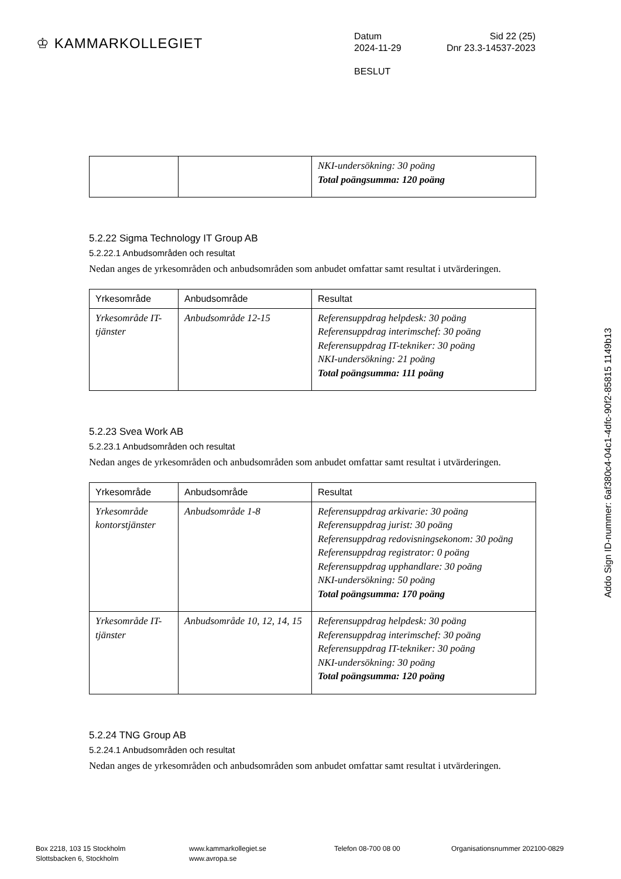♔ KAMMARKOLLEGIET
Datum Sid 22 (25)
2024-11-29 Dnr 23.3-14537-2023
BESLUT
| | | NKI-undersökning: 30 poäng Total poängsumma: 120 poäng |
5.2.22 Sigma Technology IT Group AB
5.2.22.1 Anbudsområden och resultat
Nedan anges de yrkesområden och anbudsområden som anbudet omfattar samt resultat i utvärderingen.
| Yrkesområde | Anbudsområde | Resultat |
| --- | --- | --- |
| Yrkesområde IT-tjänster | Anbudsområde 12-15 | Referensuppdrag helpdesk: 30 poäng Referensuppdrag interimschef: 30 poäng Referensuppdrag IT-tekniker: 30 poäng NKI-undersökning: 21 poäng Total poängsumma: 111 poäng |
5.2.23 Svea Work AB
5.2.23.1 Anbudsområden och resultat
Nedan anges de yrkesområden och anbudsområden som anbudet omfattar samt resultat i utvärderingen.
| Yrkesområde | Anbudsområde | Resultat |
| --- | --- | --- |
| Yrkesområde kontorstjänster | Anbudsområde 1-8 | Referensuppdrag arkivarie: 30 poäng Referensuppdrag jurist: 30 poäng Referensuppdrag redovisningsekonom: 30 poäng Referensuppdrag registrator: 0 poäng Referensuppdrag upphandlare: 30 poäng NKI-undersökning: 50 poäng Total poängsumma: 170 poäng |
| Yrkesområde IT-tjänster | Anbudsområde 10, 12, 14, 15 | Referensuppdrag helpdesk: 30 poäng Referensuppdrag interimschef: 30 poäng Referensuppdrag IT-tekniker: 30 poäng NKI-undersökning: 30 poäng Total poängsumma: 120 poäng |
5.2.24 TNG Group AB
5.2.24.1 Anbudsområden och resultat
Nedan anges de yrkesområden och anbudsområden som anbudet omfattar samt resultat i utvärderingen.
Addo Sign ID-nummer: 6af380c4-04c1-4dfc-90f2-85815 1149b13
Box 2218, 103 15 Stockholm
Slottsbacken 6, Stockholm
www.kammarkollegiet.se
www.avropa.se
Telefon 08-700 08 00 Organisationsnummer 202100-0829